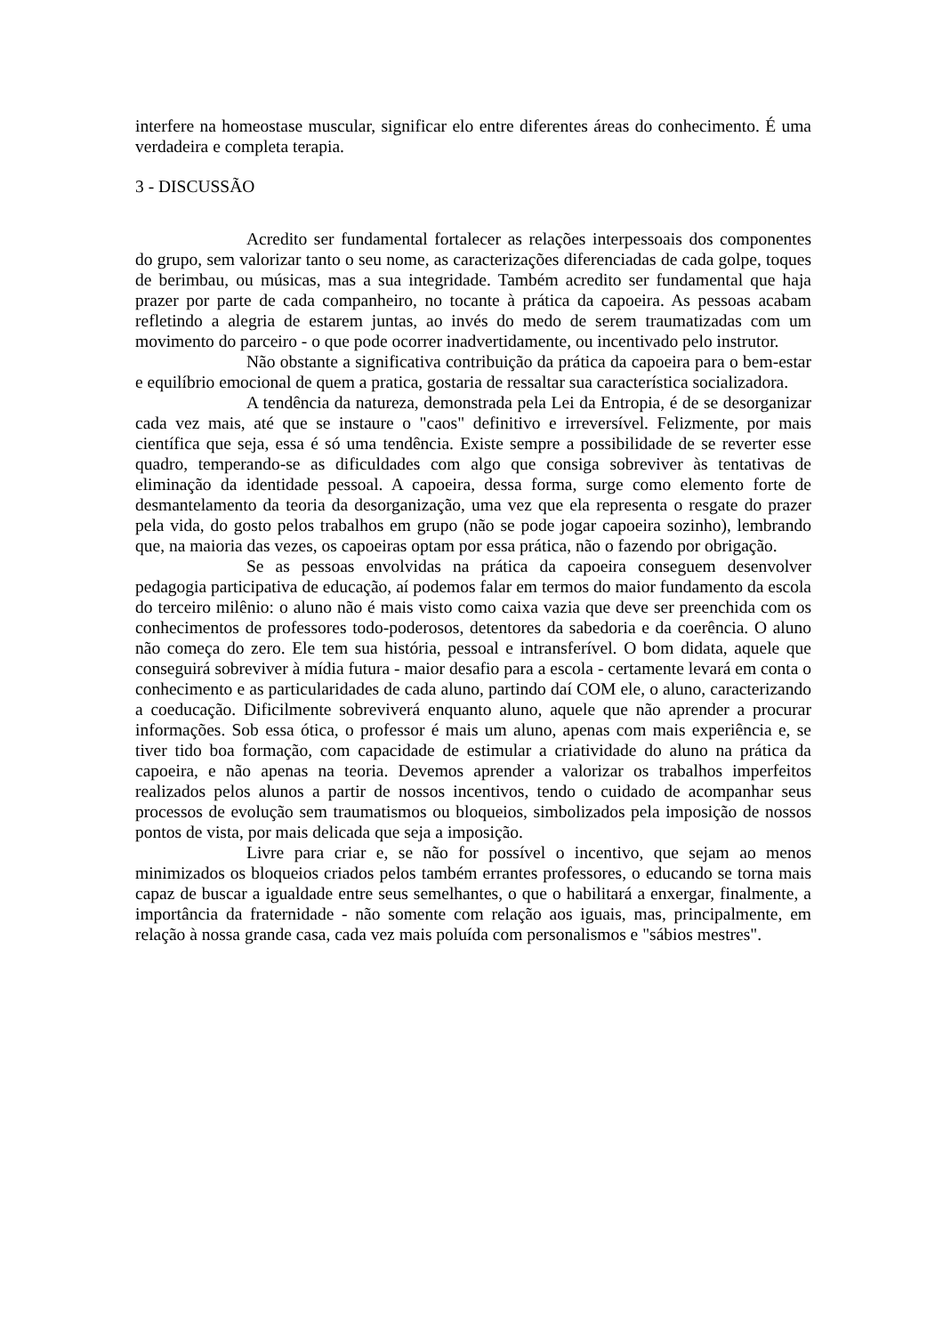interfere na homeostase muscular, significar elo entre diferentes áreas do conhecimento. É uma verdadeira e completa terapia.
3 - DISCUSSÃO
Acredito ser fundamental fortalecer as relações interpessoais dos componentes do grupo, sem valorizar tanto o seu nome, as caracterizações diferenciadas de cada golpe, toques de berimbau, ou músicas, mas a sua integridade. Também acredito ser fundamental que haja prazer por parte de cada companheiro, no tocante à prática da capoeira. As pessoas acabam refletindo a alegria de estarem juntas, ao invés do medo de serem traumatizadas com um movimento do parceiro - o que pode ocorrer inadvertidamente, ou incentivado pelo instrutor.
Não obstante a significativa contribuição da prática da capoeira para o bem-estar e equilíbrio emocional de quem a pratica, gostaria de ressaltar sua característica socializadora.
A tendência da natureza, demonstrada pela Lei da Entropia, é de se desorganizar cada vez mais, até que se instaure o "caos" definitivo e irreversível. Felizmente, por mais científica que seja, essa é só uma tendência. Existe sempre a possibilidade de se reverter esse quadro, temperando-se as dificuldades com algo que consiga sobreviver às tentativas de eliminação da identidade pessoal. A capoeira, dessa forma, surge como elemento forte de desmantelamento da teoria da desorganização, uma vez que ela representa o resgate do prazer pela vida, do gosto pelos trabalhos em grupo (não se pode jogar capoeira sozinho), lembrando que, na maioria das vezes, os capoeiras optam por essa prática, não o fazendo por obrigação.
Se as pessoas envolvidas na prática da capoeira conseguem desenvolver pedagogia participativa de educação, aí podemos falar em termos do maior fundamento da escola do terceiro milênio: o aluno não é mais visto como caixa vazia que deve ser preenchida com os conhecimentos de professores todo-poderosos, detentores da sabedoria e da coerência. O aluno não começa do zero. Ele tem sua história, pessoal e intransferível. O bom didata, aquele que conseguirá sobreviver à mídia futura - maior desafio para a escola - certamente levará em conta o conhecimento e as particularidades de cada aluno, partindo daí COM ele, o aluno, caracterizando a coeducação. Dificilmente sobreviverá enquanto aluno, aquele que não aprender a procurar informações. Sob essa ótica, o professor é mais um aluno, apenas com mais experiência e, se tiver tido boa formação, com capacidade de estimular a criatividade do aluno na prática da capoeira, e não apenas na teoria. Devemos aprender a valorizar os trabalhos imperfeitos realizados pelos alunos a partir de nossos incentivos, tendo o cuidado de acompanhar seus processos de evolução sem traumatismos ou bloqueios, simbolizados pela imposição de nossos pontos de vista, por mais delicada que seja a imposição.
Livre para criar e, se não for possível o incentivo, que sejam ao menos minimizados os bloqueios criados pelos também errantes professores, o educando se torna mais capaz de buscar a igualdade entre seus semelhantes, o que o habilitará a enxergar, finalmente, a importância da fraternidade - não somente com relação aos iguais, mas, principalmente, em relação à nossa grande casa, cada vez mais poluída com personalismos e "sábios mestres".